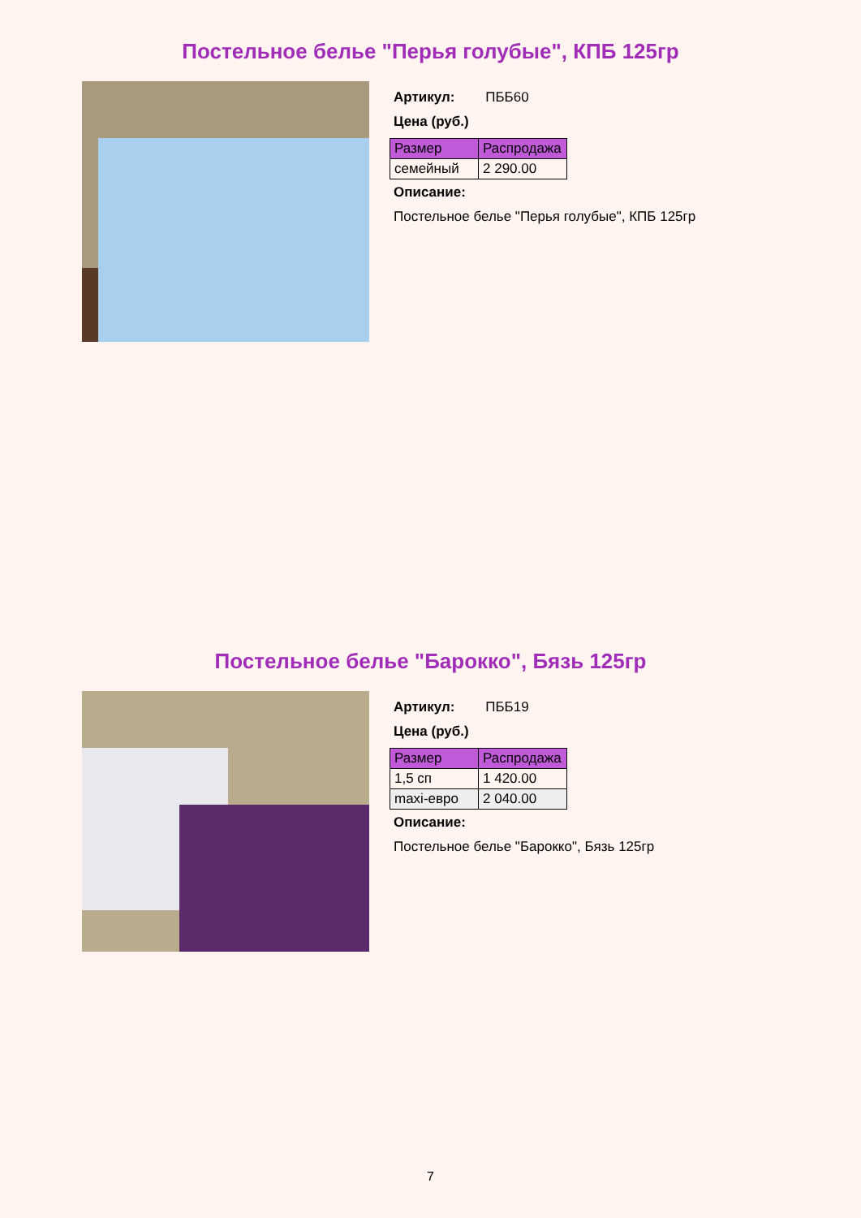Постельное белье "Перья голубые", КПБ 125гр
Артикул: ПББ60
Цена (руб.)
| Размер | Распродажа |
| --- | --- |
| семейный | 2 290.00 |
Описание:
Постельное белье "Перья голубые", КПБ 125гр
Постельное белье "Барокко", Бязь 125гр
Артикул: ПББ19
Цена (руб.)
| Размер | Распродажа |
| --- | --- |
| 1,5 сп | 1 420.00 |
| maxi-евро | 2 040.00 |
Описание:
Постельное белье "Барокко", Бязь 125гр
7